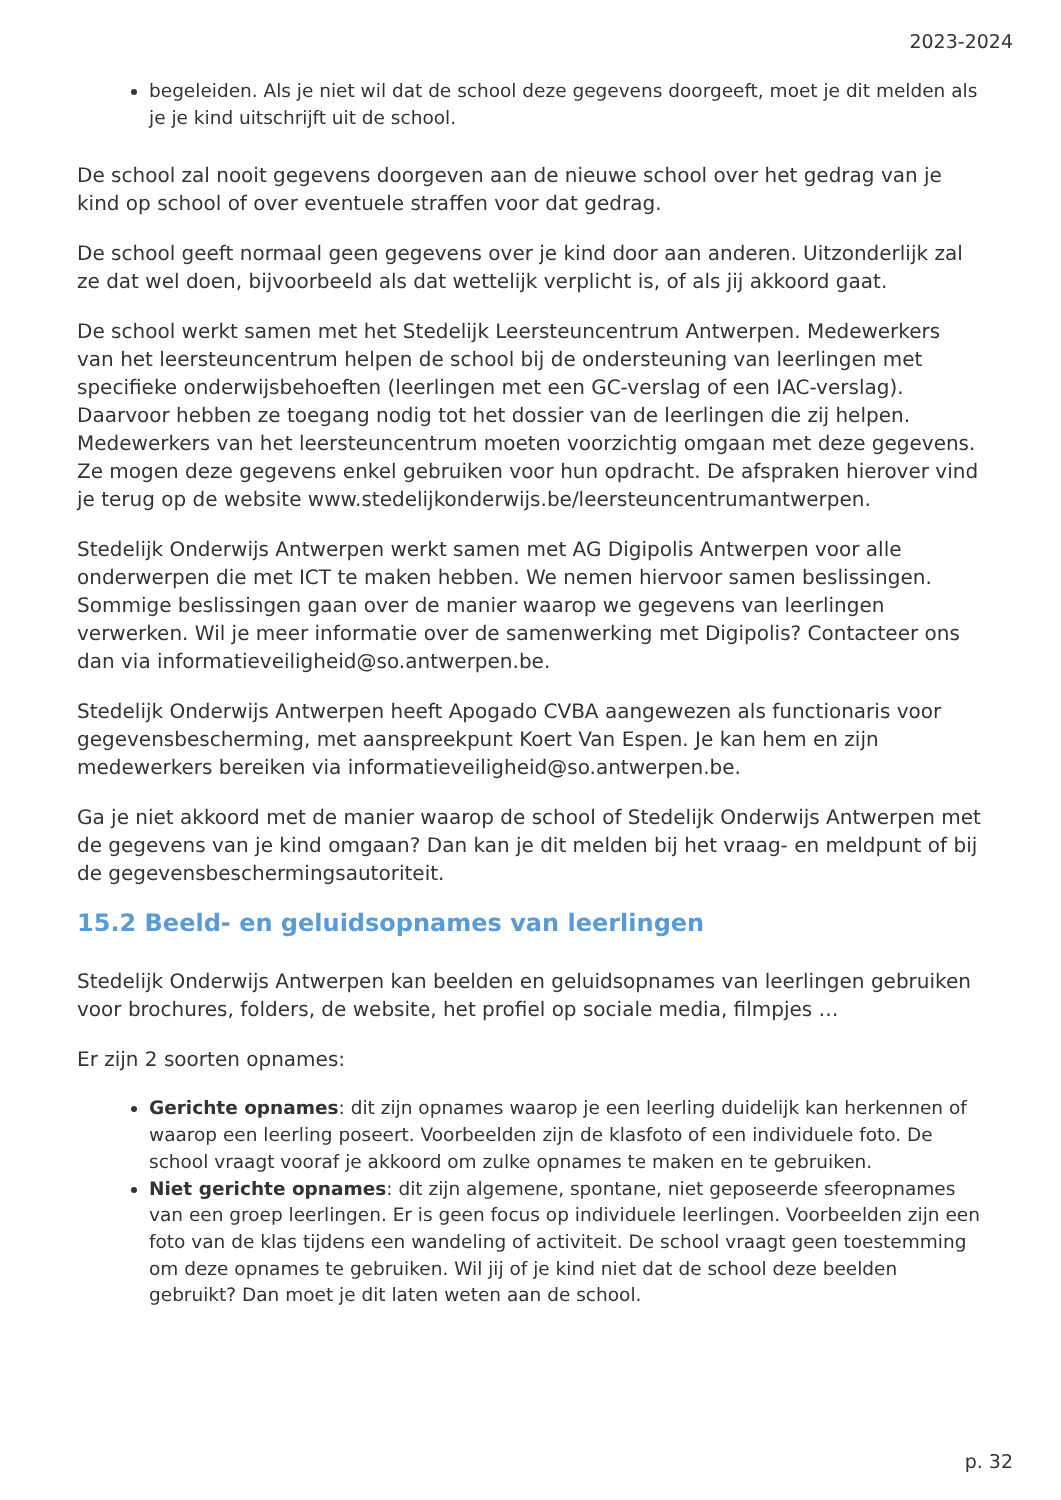2023-2024
begeleiden. Als je niet wil dat de school deze gegevens doorgeeft, moet je dit melden als je je kind uitschrijft uit de school.
De school zal nooit gegevens doorgeven aan de nieuwe school over het gedrag van je kind op school of over eventuele straffen voor dat gedrag.
De school geeft normaal geen gegevens over je kind door aan anderen. Uitzonderlijk zal ze dat wel doen, bijvoorbeeld als dat wettelijk verplicht is, of als jij akkoord gaat.
De school werkt samen met het Stedelijk Leersteuncentrum Antwerpen. Medewerkers van het leersteuncentrum helpen de school bij de ondersteuning van leerlingen met specifieke onderwijsbehoeften (leerlingen met een GC-verslag of een IAC-verslag). Daarvoor hebben ze toegang nodig tot het dossier van de leerlingen die zij helpen. Medewerkers van het leersteuncentrum moeten voorzichtig omgaan met deze gegevens. Ze mogen deze gegevens enkel gebruiken voor hun opdracht. De afspraken hierover vind je terug op de website www.stedelijkonderwijs.be/leersteuncentrumantwerpen.
Stedelijk Onderwijs Antwerpen werkt samen met AG Digipolis Antwerpen voor alle onderwerpen die met ICT te maken hebben. We nemen hiervoor samen beslissingen. Sommige beslissingen gaan over de manier waarop we gegevens van leerlingen verwerken. Wil je meer informatie over de samenwerking met Digipolis? Contacteer ons dan via informatieveiligheid@so.antwerpen.be.
Stedelijk Onderwijs Antwerpen heeft Apogado CVBA aangewezen als functionaris voor gegevensbescherming, met aanspreekpunt Koert Van Espen. Je kan hem en zijn medewerkers bereiken via informatieveiligheid@so.antwerpen.be.
Ga je niet akkoord met de manier waarop de school of Stedelijk Onderwijs Antwerpen met de gegevens van je kind omgaan? Dan kan je dit melden bij het vraag- en meldpunt of bij de gegevensbeschermingsautoriteit.
15.2 Beeld- en geluidsopnames van leerlingen
Stedelijk Onderwijs Antwerpen kan beelden en geluidsopnames van leerlingen gebruiken voor brochures, folders, de website, het profiel op sociale media, filmpjes …
Er zijn 2 soorten opnames:
Gerichte opnames: dit zijn opnames waarop je een leerling duidelijk kan herkennen of waarop een leerling poseert. Voorbeelden zijn de klasfoto of een individuele foto. De school vraagt vooraf je akkoord om zulke opnames te maken en te gebruiken.
Niet gerichte opnames: dit zijn algemene, spontane, niet geposeerde sfeeropnames van een groep leerlingen. Er is geen focus op individuele leerlingen. Voorbeelden zijn een foto van de klas tijdens een wandeling of activiteit. De school vraagt geen toestemming om deze opnames te gebruiken. Wil jij of je kind niet dat de school deze beelden gebruikt? Dan moet je dit laten weten aan de school.
p. 32